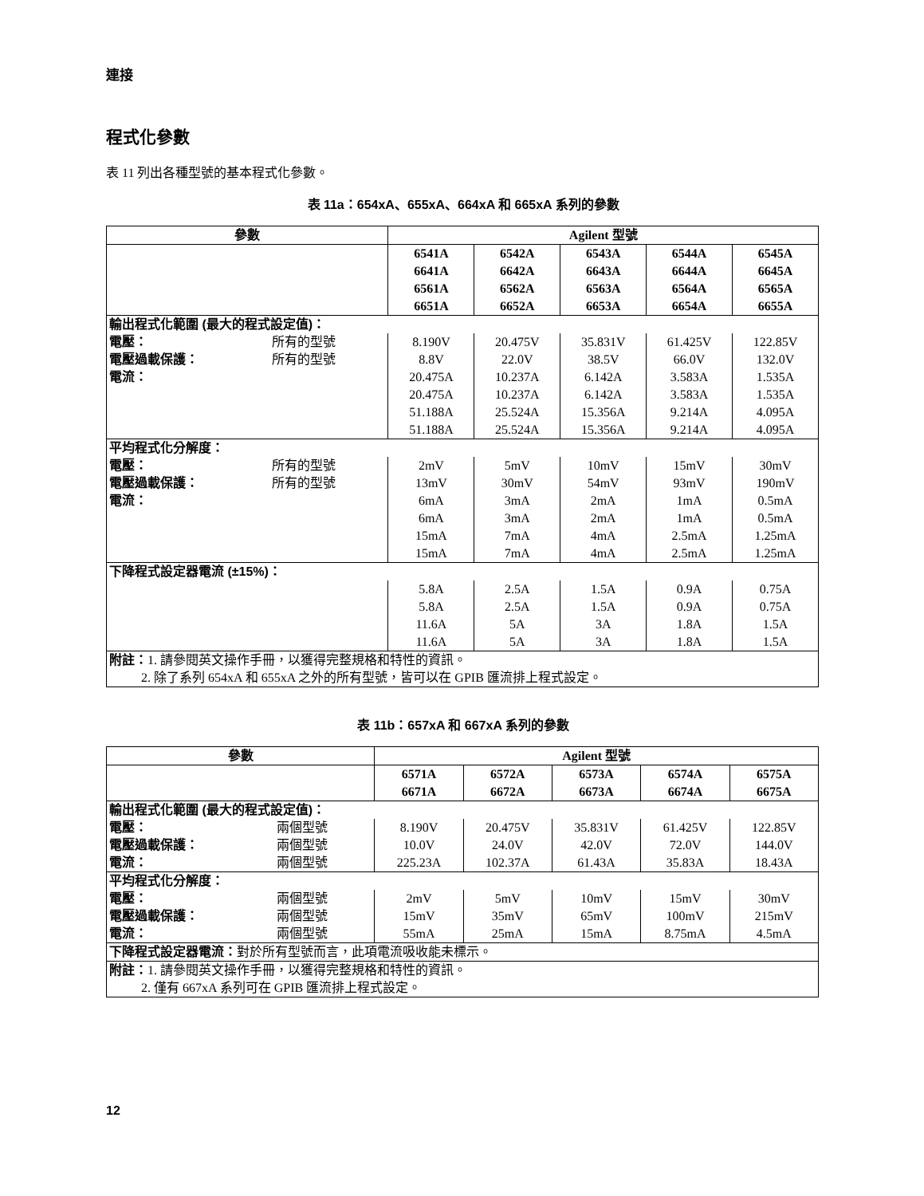連接
程式化參數
表 11 列出各種型號的基本程式化參數。
表 11a：654xA、655xA、664xA 和 665xA 系列的參數
| 參數 | | Agilent 型號 | | | | |
| --- | --- | --- | --- | --- | --- | --- |
| | | 6541A 6641A 6561A 6651A | 6542A 6642A 6562A 6652A | 6543A 6643A 6563A 6653A | 6544A 6644A 6564A 6654A | 6545A 6645A 6565A 6655A |
| 輸出程式化範圍 (最大的程式設定值)： | | | | | | |
| 電壓： | 所有的型號 | 8.190V | 20.475V | 35.831V | 61.425V | 122.85V |
| 電壓過載保護： | 所有的型號 | 8.8V | 22.0V | 38.5V | 66.0V | 132.0V |
| 電流： | | 20.475A 20.475A 51.188A 51.188A | 10.237A 10.237A 25.524A 25.524A | 6.142A 6.142A 15.356A 15.356A | 3.583A 3.583A 9.214A 9.214A | 1.535A 1.535A 4.095A 4.095A |
| 平均程式化分解度： | | | | | | |
| 電壓： | 所有的型號 | 2mV | 5mV | 10mV | 15mV | 30mV |
| 電壓過載保護： | 所有的型號 | 13mV | 30mV | 54mV | 93mV | 190mV |
| 電流： | | 6mA 6mA 15mA 15mA | 3mA 3mA 7mA 7mA | 2mA 2mA 4mA 4mA | 1mA 1mA 2.5mA 2.5mA | 0.5mA 0.5mA 1.25mA 1.25mA |
| 下降程式設定器電流 (±15%)： | | | | | | |
| | | 5.8A 5.8A 11.6A 11.6A | 2.5A 2.5A 5A 5A | 1.5A 1.5A 3A 3A | 0.9A 0.9A 1.8A 1.8A | 0.75A 0.75A 1.5A 1.5A |
| 附註： 1. 請參閱英文操作手冊，以獲得完整規格和特性的資訊。 2. 除了系列 654xA 和 655xA 之外的所有型號，皆可以在 GPIB 匯流排上程式設定。 | | | | | | |
表 11b：657xA 和 667xA 系列的參數
| 參數 | | Agilent 型號 | | | | |
| --- | --- | --- | --- | --- | --- | --- |
| | | 6571A 6671A | 6572A 6672A | 6573A 6673A | 6574A 6674A | 6575A 6675A |
| 輸出程式化範圍 (最大的程式設定值)： | | | | | | |
| 電壓： | 兩個型號 | 8.190V | 20.475V | 35.831V | 61.425V | 122.85V |
| 電壓過載保護： | 兩個型號 | 10.0V | 24.0V | 42.0V | 72.0V | 144.0V |
| 電流： | 兩個型號 | 225.23A | 102.37A | 61.43A | 35.83A | 18.43A |
| 平均程式化分解度： | | | | | | |
| 電壓： | 兩個型號 | 2mV | 5mV | 10mV | 15mV | 30mV |
| 電壓過載保護： | 兩個型號 | 15mV | 35mV | 65mV | 100mV | 215mV |
| 電流： | 兩個型號 | 55mA | 25mA | 15mA | 8.75mA | 4.5mA |
| 下降程式設定器電流： 對於所有型號而言，此項電流吸收能未標示。 | | | | | | |
| 附註： 1. 請參閱英文操作手冊，以獲得完整規格和特性的資訊。 2. 僅有 667xA 系列可在 GPIB 匯流排上程式設定。 | | | | | | |
12